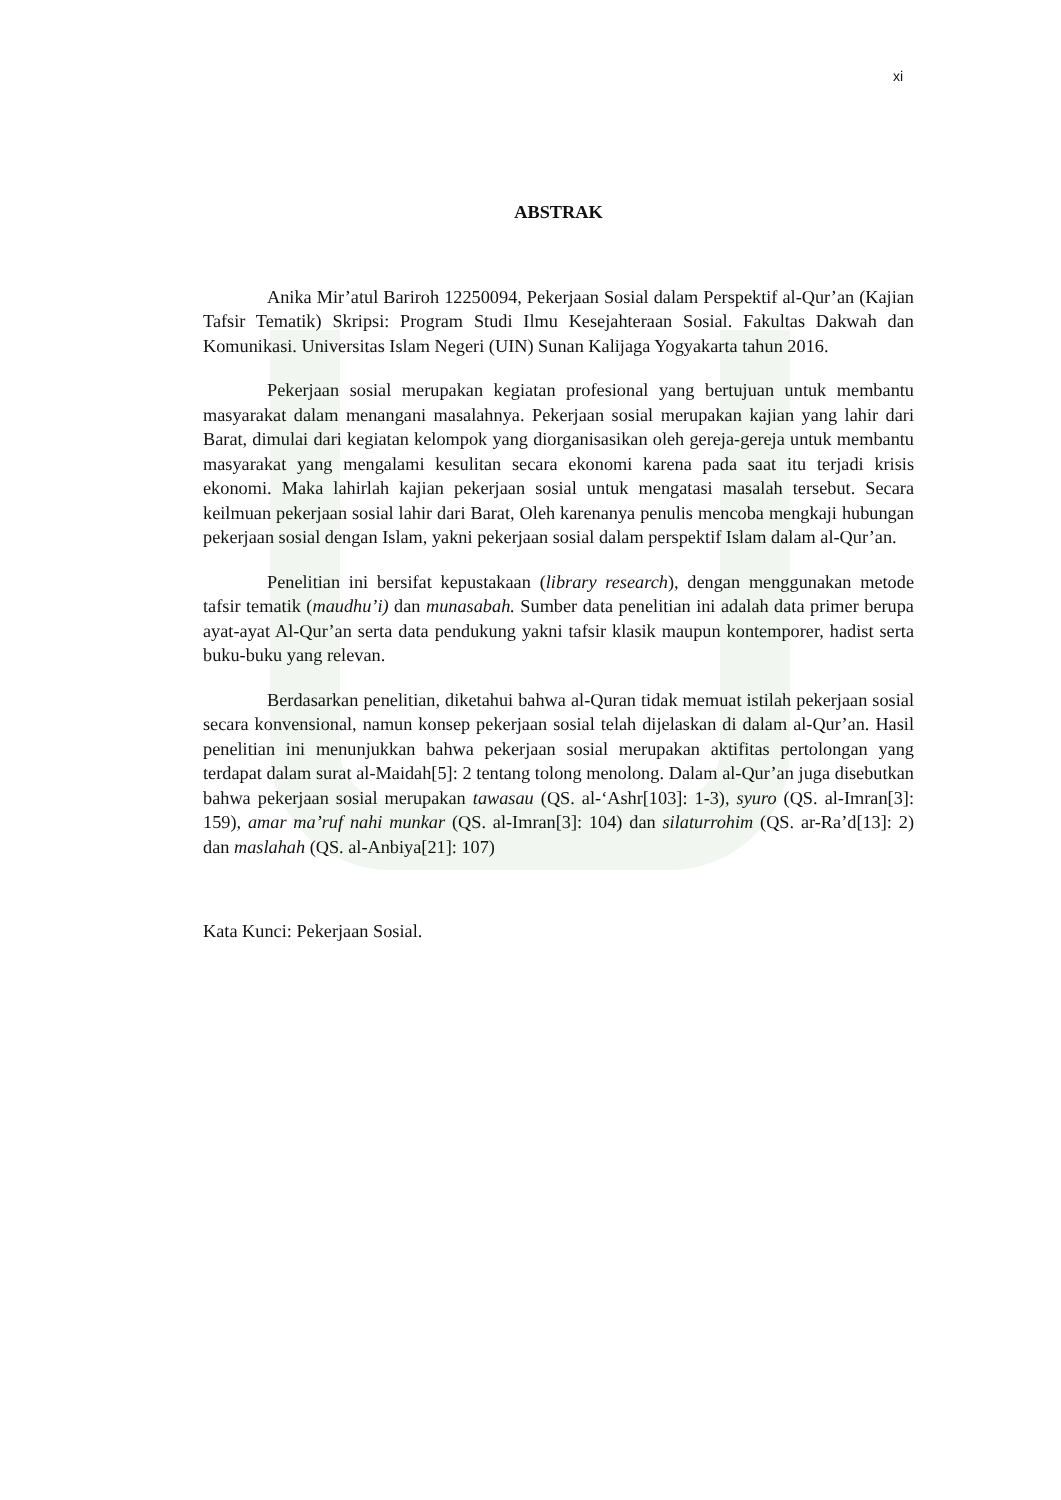xi
ABSTRAK
Anika Mir’atul Bariroh 12250094, Pekerjaan Sosial dalam Perspektif al-Qur’an (Kajian Tafsir Tematik) Skripsi: Program Studi Ilmu Kesejahteraan Sosial. Fakultas Dakwah dan Komunikasi. Universitas Islam Negeri (UIN) Sunan Kalijaga Yogyakarta tahun 2016.
Pekerjaan sosial merupakan kegiatan profesional yang bertujuan untuk membantu masyarakat dalam menangani masalahnya. Pekerjaan sosial merupakan kajian yang lahir dari Barat, dimulai dari kegiatan kelompok yang diorganisasikan oleh gereja-gereja untuk membantu masyarakat yang mengalami kesulitan secara ekonomi karena pada saat itu terjadi krisis ekonomi. Maka lahirlah kajian pekerjaan sosial untuk mengatasi masalah tersebut. Secara keilmuan pekerjaan sosial lahir dari Barat, Oleh karenanya penulis mencoba mengkaji hubungan pekerjaan sosial dengan Islam, yakni pekerjaan sosial dalam perspektif Islam dalam al-Qur’an.
Penelitian ini bersifat kepustakaan (library research), dengan menggunakan metode tafsir tematik (maudhu’i) dan munasabah. Sumber data penelitian ini adalah data primer berupa ayat-ayat Al-Qur’an serta data pendukung yakni tafsir klasik maupun kontemporer, hadist serta buku-buku yang relevan.
Berdasarkan penelitian, diketahui bahwa al-Quran tidak memuat istilah pekerjaan sosial secara konvensional, namun konsep pekerjaan sosial telah dijelaskan di dalam al-Qur’an. Hasil penelitian ini menunjukkan bahwa pekerjaan sosial merupakan aktifitas pertolongan yang terdapat dalam surat al-Maidah[5]: 2 tentang tolong menolong. Dalam al-Qur’an juga disebutkan bahwa pekerjaan sosial merupakan tawasau (QS. al-‘Ashr[103]: 1-3), syuro (QS. al-Imran[3]: 159), amar ma’ruf nahi munkar (QS. al-Imran[3]: 104) dan silaturrohim (QS. ar-Ra’d[13]: 2) dan maslahah (QS. al-Anbiya[21]: 107)
Kata Kunci: Pekerjaan Sosial.